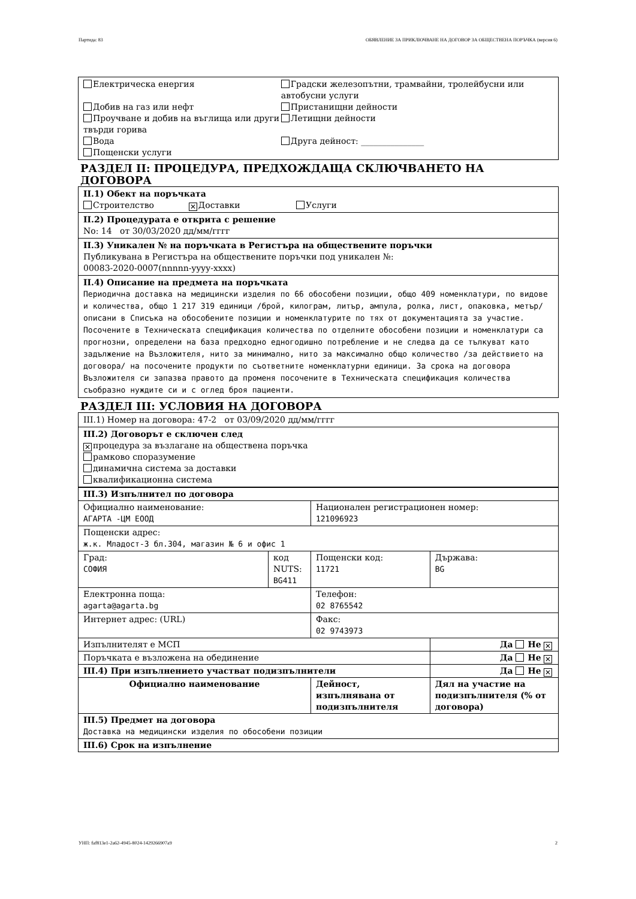Партида: 83 ОБЯВЛЕНИЕ ЗА ПРИКЛЮЧВАНЕ НА ДОГОВОР ЗА ОБЩЕСТВЕНА ПОРЪЧКА (версия 6)
Електрическа енергия
Добив на газ или нефт
Проучване и добив на въглища или други твърди горива
Вода
Пощенски услуги
Градски железопътни, трамвайни, тролейбусни или автобусни услуги
Пристанищни дейности
Летищни дейности
Друга дейност: _______________
РАЗДЕЛ II: ПРОЦЕДУРА, ПРЕДХОЖДАЩА СКЛЮЧВАНЕТО НА ДОГОВОРА
II.1) Обект на поръчката
Строителство ✕ Доставки Услуги
II.2) Процедурата е открита с решение
No: 14 от 30/03/2020 дд/мм/гггг
II.3) Уникален № на поръчката в Регистъра на обществените поръчки
Публикувана в Регистъра на обществените поръчки под уникален №:
00083-2020-0007(nnnnn-yyyy-xxxx)
II.4) Описание на предмета на поръчката
Периодична доставка на медицински изделия по 66 обособени позиции, общо 409 номенклатури, по видове и количества, общо 1 217 319 единици /брой, килограм, литър, ампула, ролка, лист, опаковка, метър/ описани в Списъка на обособените позиции и номенклатурите по тях от документацията за участие. Посочените в Техническата спецификация количества по отделните обособени позиции и номенклатури са прогнозни, определени на база предходно едногодишно потребление и не следва да се тълкуват като задължение на Възложителя, нито за минимално, нито за максимално общо количество /за действието на договора/ на посочените продукти по съответните номенклатурни единици. За срока на договора Възложителя си запазва правото да променя посочените в Техническата спецификация количества съобразно нуждите си и с оглед броя пациенти.
РАЗДЕЛ III: УСЛОВИЯ НА ДОГОВОРА
III.1) Номер на договора: 47-2 от 03/09/2020 дд/мм/гггг
III.2) Договорът е сключен след
✕ процедура за възлагане на обществена поръчка
рамково споразумение
динамична система за доставки
квалификационна система
| III.3) Изпълнител по договора | | | |
| Официално наименование: АГАРТА -ЦМ ЕООД | | Национален регистрационен номер: 121096923 | |
| Пощенски адрес: ж.к. Младост-3 бл.304, магазин № 6 и офис 1 | | | |
| Град: СОФИЯ | код NUTS: BG411 | Пощенски код: 11721 | Държава: BG |
| Електронна поща: agarta@agarta.bg | | Телефон: 02 8765542 | |
| Интернет адрес: (URL) | | Факс: 02 9743973 | |
| Изпълнителят е МСП | | | Да Не ✕ |
| Поръчката е възложена на обединение | | | Да Не ✕ |
| III.4) При изпълнението участват подизпълнители | | | Да Не ✕ |
| Официално наименование | | Дейност, изпълнявана от подизпълнителя | Дял на участие на подизпълнителя (% от договора) |
| III.5) Предмет на договора Доставка на медицински изделия по обособени позиции | | | |
| III.6) Срок на изпълнение | | | |
УНП: faf813e1-2a62-4945-8024-1429266907a9 2